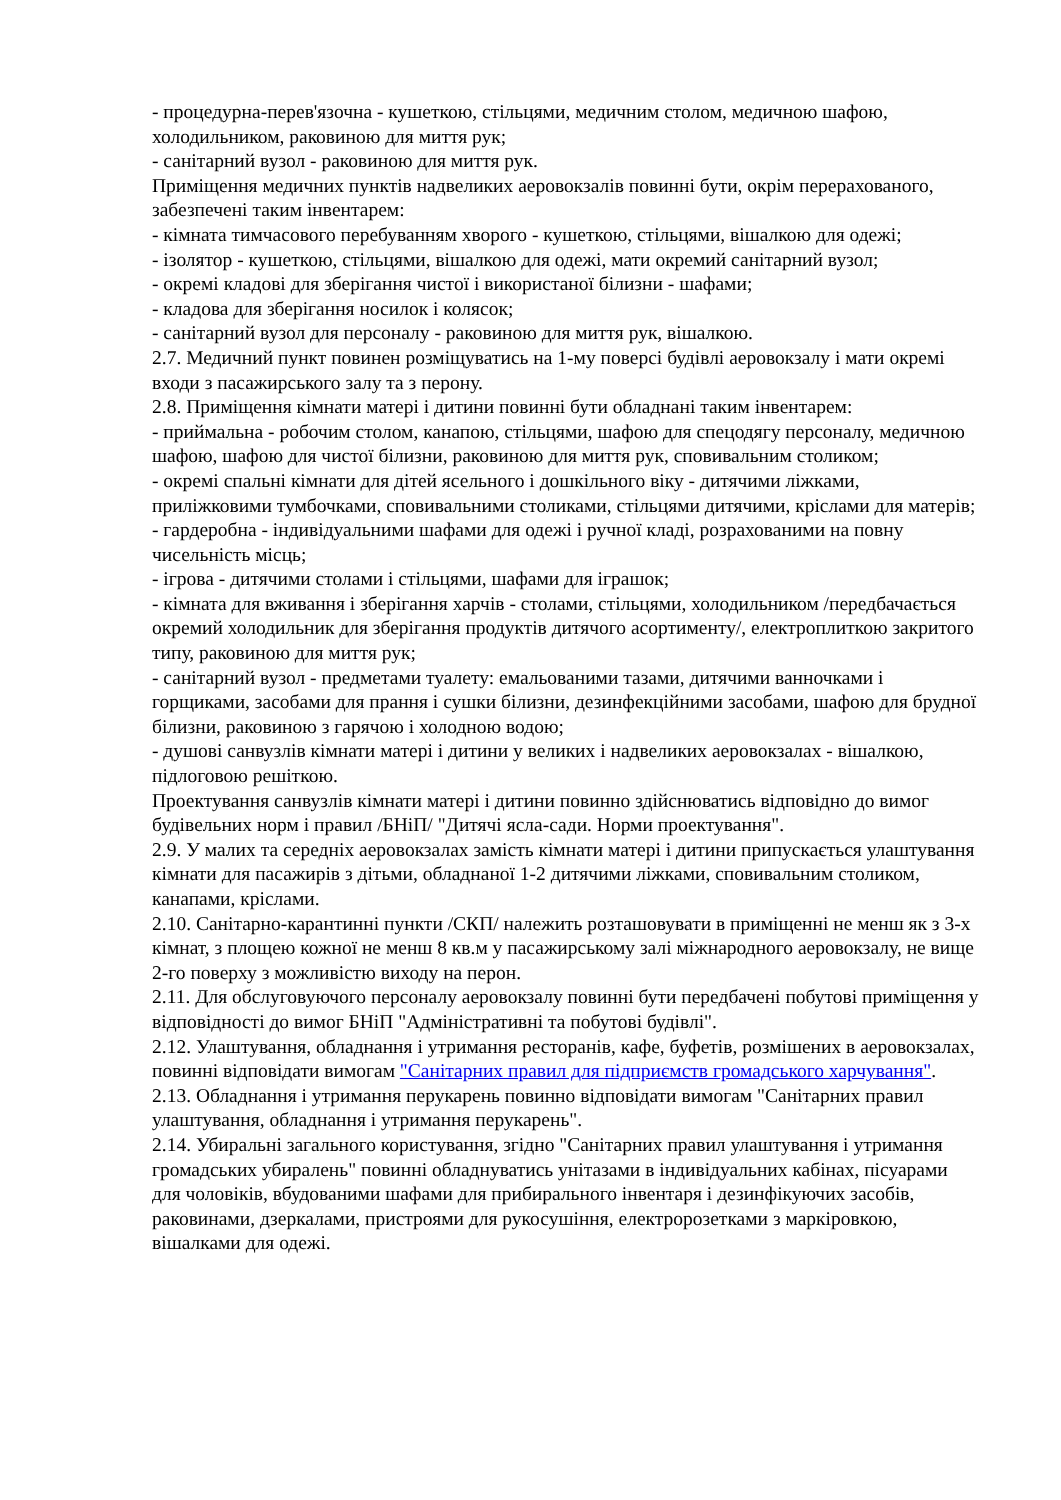- процедурна-перев'язочна - кушеткою, стільцями, медичним столом, медичною шафою, холодильником, раковиною для миття рук;
- санітарний вузол - раковиною для миття рук.
Приміщення медичних пунктів надвеликих аеровокзалів повинні бути, окрім перерахованого, забезпечені таким інвентарем:
- кімната тимчасового перебуванням хворого - кушеткою, стільцями, вішалкою для одежі;
- ізолятор - кушеткою, стільцями, вішалкою для одежі, мати окремий санітарний вузол;
- окремі кладові для зберігання чистої і використаної білизни - шафами;
- кладова для зберігання носилок і колясок;
- санітарний вузол для персоналу - раковиною для миття рук, вішалкою.
2.7. Медичний пункт повинен розміщуватись на 1-му поверсі будівлі аеровокзалу і мати окремі входи з пасажирського залу та з перону.
2.8. Приміщення кімнати матері і дитини повинні бути обладнані таким інвентарем:
- приймальна - робочим столом, канапою, стільцями, шафою для спецодягу персоналу, медичною шафою, шафою для чистої білизни, раковиною для миття рук, сповивальним столиком;
- окремі спальні кімнати для дітей ясельного і дошкільного віку - дитячими ліжками, приліжковими тумбочками, сповивальними столиками, стільцями дитячими, кріслами для матерів;
- гардеробна - індивідуальними шафами для одежі і ручної кладі, розрахованими на повну чисельність місць;
- ігрова - дитячими столами і стільцями, шафами для іграшок;
- кімната для вживання і зберігання харчів - столами, стільцями, холодильником /передбачається окремий холодильник для зберігання продуктів дитячого асортименту/, електроплиткою закритого типу, раковиною для миття рук;
- санітарний вузол - предметами туалету: емальованими тазами, дитячими ванночками і горщиками, засобами для прання і сушки білизни, дезинфекційними засобами, шафою для брудної білизни, раковиною з гарячою і холодною водою;
- душові санвузлів кімнати матері і дитини у великих і надвеликих аеровокзалах - вішалкою, підлоговою решіткою.
Проектування санвузлів кімнати матері і дитини повинно здійснюватись відповідно до вимог будівельних норм і правил /БНіП/ "Дитячі ясла-сади. Норми проектування".
2.9. У малих та середніх аеровокзалах замість кімнати матері і дитини припускається улаштування кімнати для пасажирів з дітьми, обладнаної 1-2 дитячими ліжками, сповивальним столиком, канапами, кріслами.
2.10. Санітарно-карантинні пункти /СКП/ належить розташовувати в приміщенні не менш як з 3-х кімнат, з площею кожної не менш 8 кв.м у пасажирському залі міжнародного аеровокзалу, не вище 2-го поверху з можливістю виходу на перон.
2.11. Для обслуговуючого персоналу аеровокзалу повинні бути передбачені побутові приміщення у відповідності до вимог БНіП "Адміністративні та побутові будівлі".
2.12. Улаштування, обладнання і утримання ресторанів, кафе, буфетів, розмішених в аеровокзалах, повинні відповідати вимогам "Санітарних правил для підприємств громадського харчування".
2.13. Обладнання і утримання перукарень повинно відповідати вимогам "Санітарних правил улаштування, обладнання і утримання перукарень".
2.14. Убиральні загального користування, згідно "Санітарних правил улаштування і утримання громадських убиралень" повинні обладнуватись унітазами в індивідуальних кабінах, пісуарами для чоловіків, вбудованими шафами для прибирального інвентаря і дезинфікуючих засобів, раковинами, дзеркалами, пристроями для рукосушіння, електророзетками з маркіровкою, вішалками для одежі.